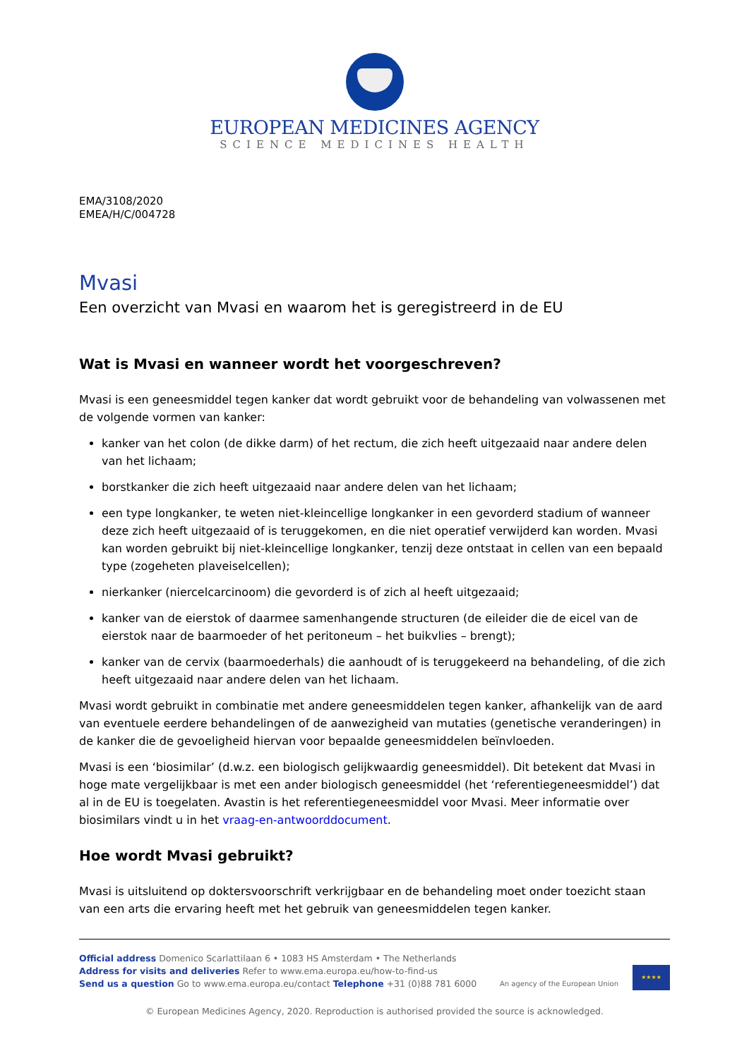EUROPEAN MEDICINES AGENCY
SCIENCE MEDICINES HEALTH
EMA/3108/2020
EMEA/H/C/004728
Mvasi
Een overzicht van Mvasi en waarom het is geregistreerd in de EU
Wat is Mvasi en wanneer wordt het voorgeschreven?
Mvasi is een geneesmiddel tegen kanker dat wordt gebruikt voor de behandeling van volwassenen met de volgende vormen van kanker:
kanker van het colon (de dikke darm) of het rectum, die zich heeft uitgezaaid naar andere delen van het lichaam;
borstkanker die zich heeft uitgezaaid naar andere delen van het lichaam;
een type longkanker, te weten niet-kleincellige longkanker in een gevorderd stadium of wanneer deze zich heeft uitgezaaid of is teruggekomen, en die niet operatief verwijderd kan worden. Mvasi kan worden gebruikt bij niet-kleincellige longkanker, tenzij deze ontstaat in cellen van een bepaald type (zogeheten plaveiselcellen);
nierkanker (niercelcarcinoom) die gevorderd is of zich al heeft uitgezaaid;
kanker van de eierstok of daarmee samenhangende structuren (de eileider die de eicel van de eierstok naar de baarmoeder of het peritoneum – het buikvlies – brengt);
kanker van de cervix (baarmoederhals) die aanhoudt of is teruggekeerd na behandeling, of die zich heeft uitgezaaid naar andere delen van het lichaam.
Mvasi wordt gebruikt in combinatie met andere geneesmiddelen tegen kanker, afhankelijk van de aard van eventuele eerdere behandelingen of de aanwezigheid van mutaties (genetische veranderingen) in de kanker die de gevoeligheid hiervan voor bepaalde geneesmiddelen beïnvloeden.
Mvasi is een ‘biosimilar’ (d.w.z. een biologisch gelijkwaardig geneesmiddel). Dit betekent dat Mvasi in hoge mate vergelijkbaar is met een ander biologisch geneesmiddel (het ‘referentiegeneesmiddel’) dat al in de EU is toegelaten. Avastin is het referentiegeneesmiddel voor Mvasi. Meer informatie over biosimilars vindt u in het vraag-en-antwoorddocument.
Hoe wordt Mvasi gebruikt?
Mvasi is uitsluitend op doktersvoorschrift verkrijgbaar en de behandeling moet onder toezicht staan van een arts die ervaring heeft met het gebruik van geneesmiddelen tegen kanker.
Official address Domenico Scarlattilaan 6 • 1083 HS Amsterdam • The Netherlands
Address for visits and deliveries Refer to www.ema.europa.eu/how-to-find-us
Send us a question Go to www.ema.europa.eu/contact Telephone +31 (0)88 781 6000
An agency of the European Union
★★★★
© European Medicines Agency, 2020. Reproduction is authorised provided the source is acknowledged.